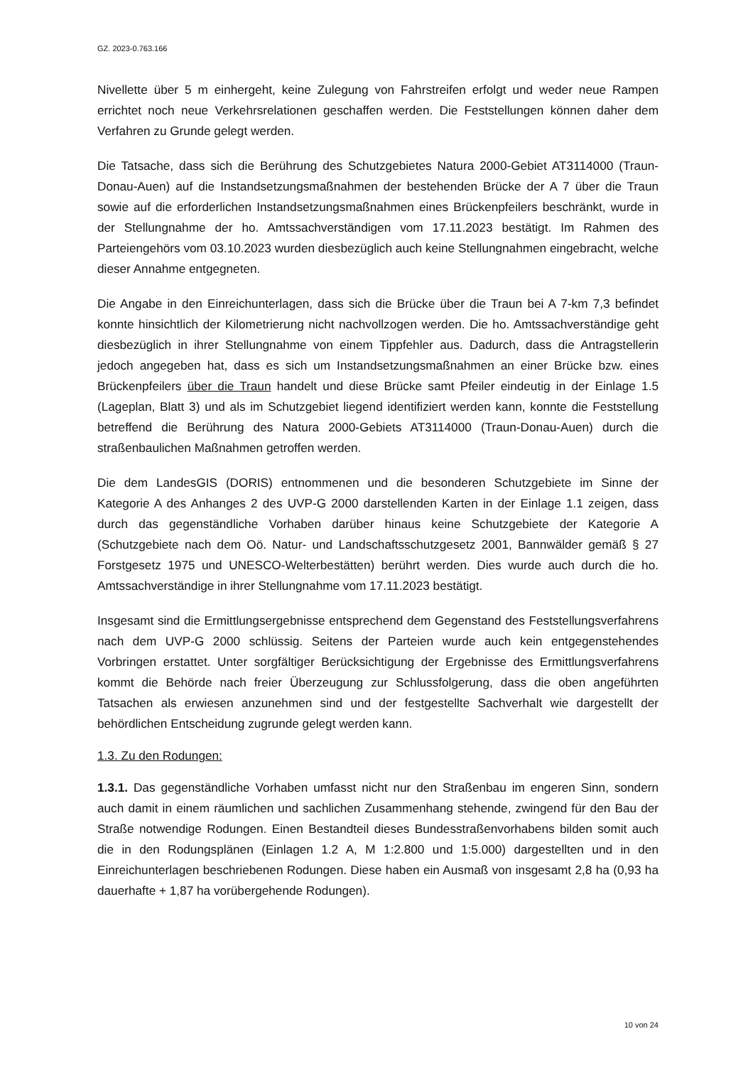GZ. 2023-0.763.166
Nivellette über 5 m einhergeht, keine Zulegung von Fahrstreifen erfolgt und weder neue Rampen errichtet noch neue Verkehrsrelationen geschaffen werden. Die Feststellungen können daher dem Verfahren zu Grunde gelegt werden.
Die Tatsache, dass sich die Berührung des Schutzgebietes Natura 2000-Gebiet AT3114000 (Traun-Donau-Auen) auf die Instandsetzungsmaßnahmen der bestehenden Brücke der A 7 über die Traun sowie auf die erforderlichen Instandsetzungsmaßnahmen eines Brückenpfeilers beschränkt, wurde in der Stellungnahme der ho. Amtssachverständigen vom 17.11.2023 bestätigt. Im Rahmen des Parteiengehörs vom 03.10.2023 wurden diesbezüglich auch keine Stellungnahmen eingebracht, welche dieser Annahme entgegneten.
Die Angabe in den Einreichunterlagen, dass sich die Brücke über die Traun bei A 7-km 7,3 befindet konnte hinsichtlich der Kilometrierung nicht nachvollzogen werden. Die ho. Amtssachverständige geht diesbezüglich in ihrer Stellungnahme von einem Tippfehler aus. Dadurch, dass die Antragstellerin jedoch angegeben hat, dass es sich um Instandsetzungsmaßnahmen an einer Brücke bzw. eines Brückenpfeilers über die Traun handelt und diese Brücke samt Pfeiler eindeutig in der Einlage 1.5 (Lageplan, Blatt 3) und als im Schutzgebiet liegend identifiziert werden kann, konnte die Feststellung betreffend die Berührung des Natura 2000-Gebiets AT3114000 (Traun-Donau-Auen) durch die straßenbaulichen Maßnahmen getroffen werden.
Die dem LandesGIS (DORIS) entnommenen und die besonderen Schutzgebiete im Sinne der Kategorie A des Anhanges 2 des UVP-G 2000 darstellenden Karten in der Einlage 1.1 zeigen, dass durch das gegenständliche Vorhaben darüber hinaus keine Schutzgebiete der Kategorie A (Schutzgebiete nach dem Oö. Natur- und Landschaftsschutzgesetz 2001, Bannwälder gemäß § 27 Forstgesetz 1975 und UNESCO-Welterbestätten) berührt werden. Dies wurde auch durch die ho. Amtssachverständige in ihrer Stellungnahme vom 17.11.2023 bestätigt.
Insgesamt sind die Ermittlungsergebnisse entsprechend dem Gegenstand des Feststellungsverfahrens nach dem UVP-G 2000 schlüssig. Seitens der Parteien wurde auch kein entgegenstehendes Vorbringen erstattet. Unter sorgfältiger Berücksichtigung der Ergebnisse des Ermittlungsverfahrens kommt die Behörde nach freier Überzeugung zur Schlussfolgerung, dass die oben angeführten Tatsachen als erwiesen anzunehmen sind und der festgestellte Sachverhalt wie dargestellt der behördlichen Entscheidung zugrunde gelegt werden kann.
1.3. Zu den Rodungen:
1.3.1. Das gegenständliche Vorhaben umfasst nicht nur den Straßenbau im engeren Sinn, sondern auch damit in einem räumlichen und sachlichen Zusammenhang stehende, zwingend für den Bau der Straße notwendige Rodungen. Einen Bestandteil dieses Bundesstraßenvorhabens bilden somit auch die in den Rodungsplänen (Einlagen 1.2 A, M 1:2.800 und 1:5.000) dargestellten und in den Einreichunterlagen beschriebenen Rodungen. Diese haben ein Ausmaß von insgesamt 2,8 ha (0,93 ha dauerhafte + 1,87 ha vorübergehende Rodungen).
10 von 24